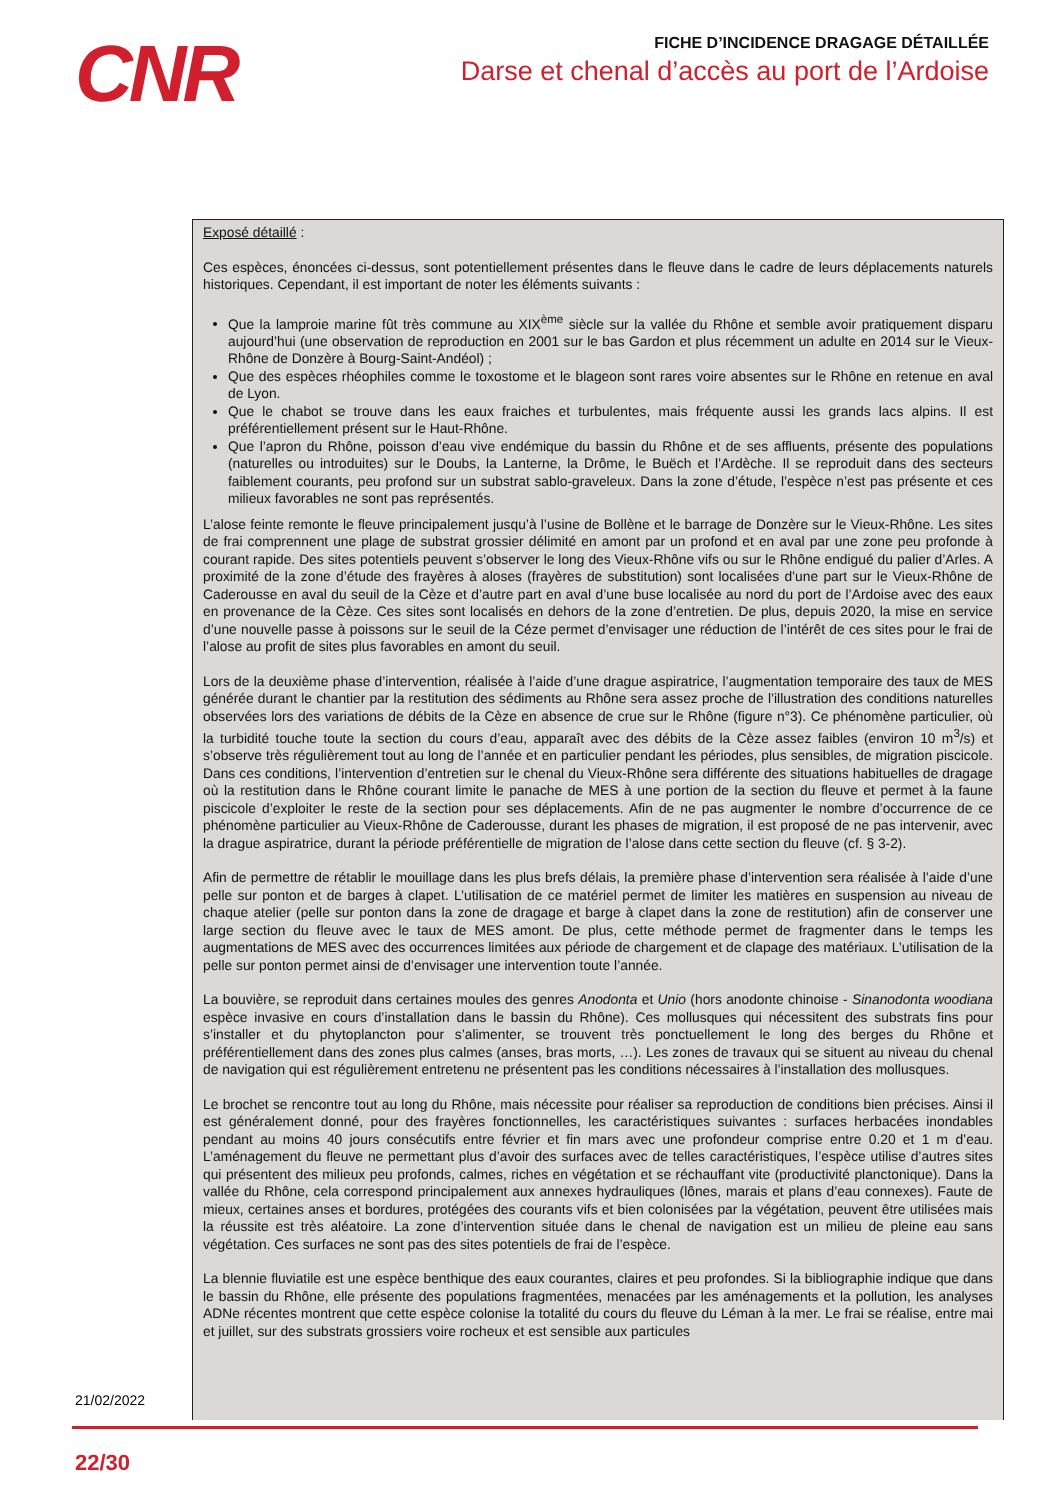CNR
FICHE D’INCIDENCE DRAGAGE DÉTAILLÉE
Darse et chenal d’accès au port de l’Ardoise
Exposé détaillé :
Ces espèces, énoncées ci-dessus, sont potentiellement présentes dans le fleuve dans le cadre de leurs déplacements naturels historiques. Cependant, il est important de noter les éléments suivants :
Que la lamproie marine fût très commune au XIX<sup>ème</sup> siècle sur la vallée du Rhône et semble avoir pratiquement disparu aujourd’hui (une observation de reproduction en 2001 sur le bas Gardon et plus récemment un adulte en 2014 sur le Vieux-Rhône de Donzère à Bourg-Saint-Andéol) ;
Que des espèces rhéophiles comme le toxostome et le blageon sont rares voire absentes sur le Rhône en retenue en aval de Lyon.
Que le chabot se trouve dans les eaux fraiches et turbulentes, mais fréquente aussi les grands lacs alpins. Il est préférentiellement présent sur le Haut-Rhône.
Que l’apron du Rhône, poisson d’eau vive endémique du bassin du Rhône et de ses affluents, présente des populations (naturelles ou introduites) sur le Doubs, la Lanterne, la Drôme, le Buëch et l’Ardèche. Il se reproduit dans des secteurs faiblement courants, peu profond sur un substrat sablo-graveleux. Dans la zone d’étude, l’espèce n’est pas présente et ces milieux favorables ne sont pas représentés.
L’alose feinte remonte le fleuve principalement jusqu’à l’usine de Bollène et le barrage de Donzère sur le Vieux-Rhône. Les sites de frai comprennent une plage de substrat grossier délimité en amont par un profond et en aval par une zone peu profonde à courant rapide. Des sites potentiels peuvent s’observer le long des Vieux-Rhône vifs ou sur le Rhône endigué du palier d’Arles. A proximité de la zone d’étude des frayères à aloses (frayères de substitution) sont localisées d’une part sur le Vieux-Rhône de Caderousse en aval du seuil de la Cèze et d’autre part en aval d’une buse localisée au nord du port de l’Ardoise avec des eaux en provenance de la Cèze. Ces sites sont localisés en dehors de la zone d’entretien. De plus, depuis 2020, la mise en service d’une nouvelle passe à poissons sur le seuil de la Céze permet d’envisager une réduction de l’intérêt de ces sites pour le frai de l’alose au profit de sites plus favorables en amont du seuil.
Lors de la deuxième phase d’intervention, réalisée à l’aide d’une drague aspiratrice, l’augmentation temporaire des taux de MES générée durant le chantier par la restitution des sédiments au Rhône sera assez proche de l’illustration des conditions naturelles observées lors des variations de débits de la Cèze en absence de crue sur le Rhône (figure n°3). Ce phénomène particulier, où la turbidité touche toute la section du cours d’eau, apparaît avec des débits de la Cèze assez faibles (environ 10 m<sup>3</sup>/s) et s’observe très régulièrement tout au long de l’année et en particulier pendant les périodes, plus sensibles, de migration piscicole. Dans ces conditions, l’intervention d’entretien sur le chenal du Vieux-Rhône sera différente des situations habituelles de dragage où la restitution dans le Rhône courant limite le panache de MES à une portion de la section du fleuve et permet à la faune piscicole d’exploiter le reste de la section pour ses déplacements. Afin de ne pas augmenter le nombre d’occurrence de ce phénomène particulier au Vieux-Rhône de Caderousse, durant les phases de migration, il est proposé de ne pas intervenir, avec la drague aspiratrice, durant la période préférentielle de migration de l’alose dans cette section du fleuve (cf. § 3-2).
Afin de permettre de rétablir le mouillage dans les plus brefs délais, la première phase d’intervention sera réalisée à l’aide d’une pelle sur ponton et de barges à clapet. L’utilisation de ce matériel permet de limiter les matières en suspension au niveau de chaque atelier (pelle sur ponton dans la zone de dragage et barge à clapet dans la zone de restitution) afin de conserver une large section du fleuve avec le taux de MES amont. De plus, cette méthode permet de fragmenter dans le temps les augmentations de MES avec des occurrences limitées aux période de chargement et de clapage des matériaux. L’utilisation de la pelle sur ponton permet ainsi de d’envisager une intervention toute l’année.
La bouvière, se reproduit dans certaines moules des genres Anodonta et Unio (hors anodonte chinoise - Sinanodonta woodiana espèce invasive en cours d’installation dans le bassin du Rhône). Ces mollusques qui nécessitent des substrats fins pour s’installer et du phytoplancton pour s’alimenter, se trouvent très ponctuellement le long des berges du Rhône et préférentiellement dans des zones plus calmes (anses, bras morts, …). Les zones de travaux qui se situent au niveau du chenal de navigation qui est régulièrement entretenu ne présentent pas les conditions nécessaires à l’installation des mollusques.
Le brochet se rencontre tout au long du Rhône, mais nécessite pour réaliser sa reproduction de conditions bien précises. Ainsi il est généralement donné, pour des frayères fonctionnelles, les caractéristiques suivantes : surfaces herbacées inondables pendant au moins 40 jours consécutifs entre février et fin mars avec une profondeur comprise entre 0.20 et 1 m d’eau. L’aménagement du fleuve ne permettant plus d’avoir des surfaces avec de telles caractéristiques, l’espèce utilise d’autres sites qui présentent des milieux peu profonds, calmes, riches en végétation et se réchauffant vite (productivité planctonique). Dans la vallée du Rhône, cela correspond principalement aux annexes hydrauliques (lônes, marais et plans d’eau connexes). Faute de mieux, certaines anses et bordures, protégées des courants vifs et bien colonisées par la végétation, peuvent être utilisées mais la réussite est très aléatoire. La zone d’intervention située dans le chenal de navigation est un milieu de pleine eau sans végétation. Ces surfaces ne sont pas des sites potentiels de frai de l’espèce.
La blennie fluviatile est une espèce benthique des eaux courantes, claires et peu profondes. Si la bibliographie indique que dans le bassin du Rhône, elle présente des populations fragmentées, menacées par les aménagements et la pollution, les analyses ADNe récentes montrent que cette espèce colonise la totalité du cours du fleuve du Léman à la mer. Le frai se réalise, entre mai et juillet, sur des substrats grossiers voire rocheux et est sensible aux particules
21/02/2022
22/30